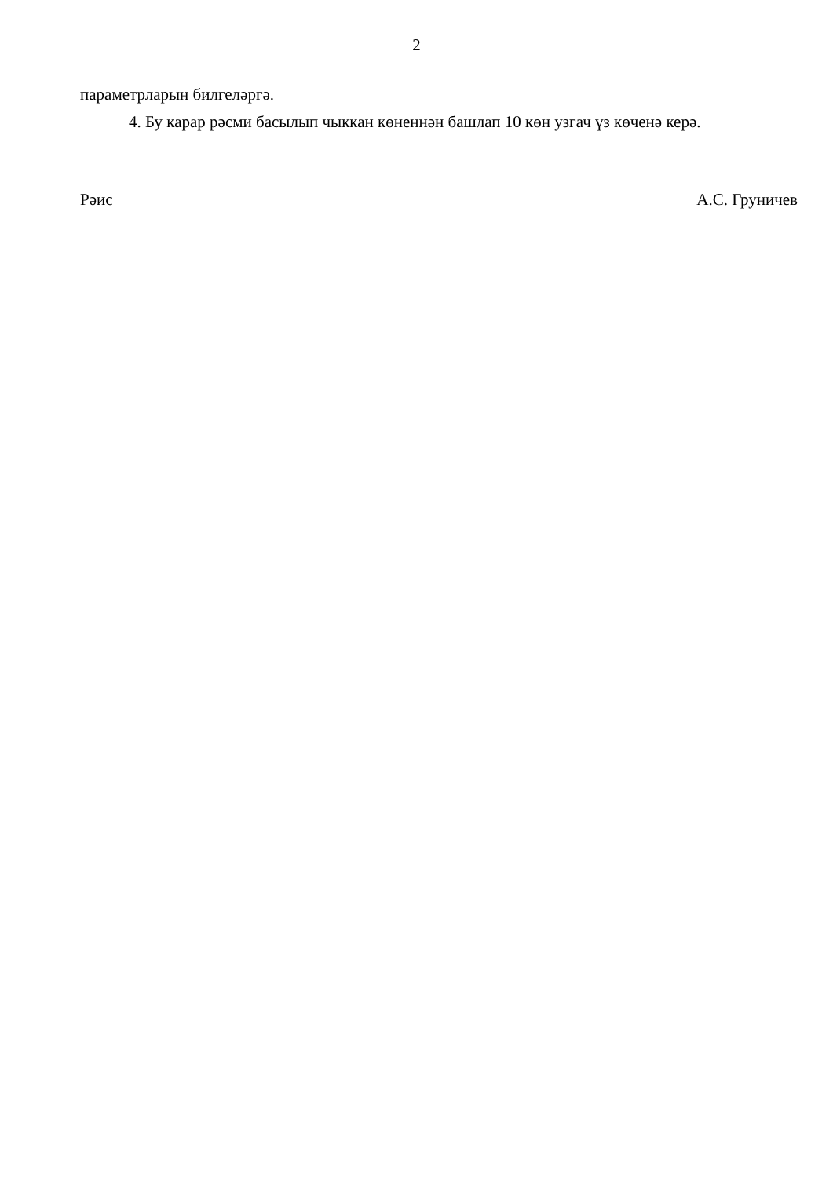2
параметрларын билгеләргә.
4. Бу карар рәсми басылып чыккан көненнән башлап 10 көн узгач үз көченә керә.
Рәис А.С. Груничев